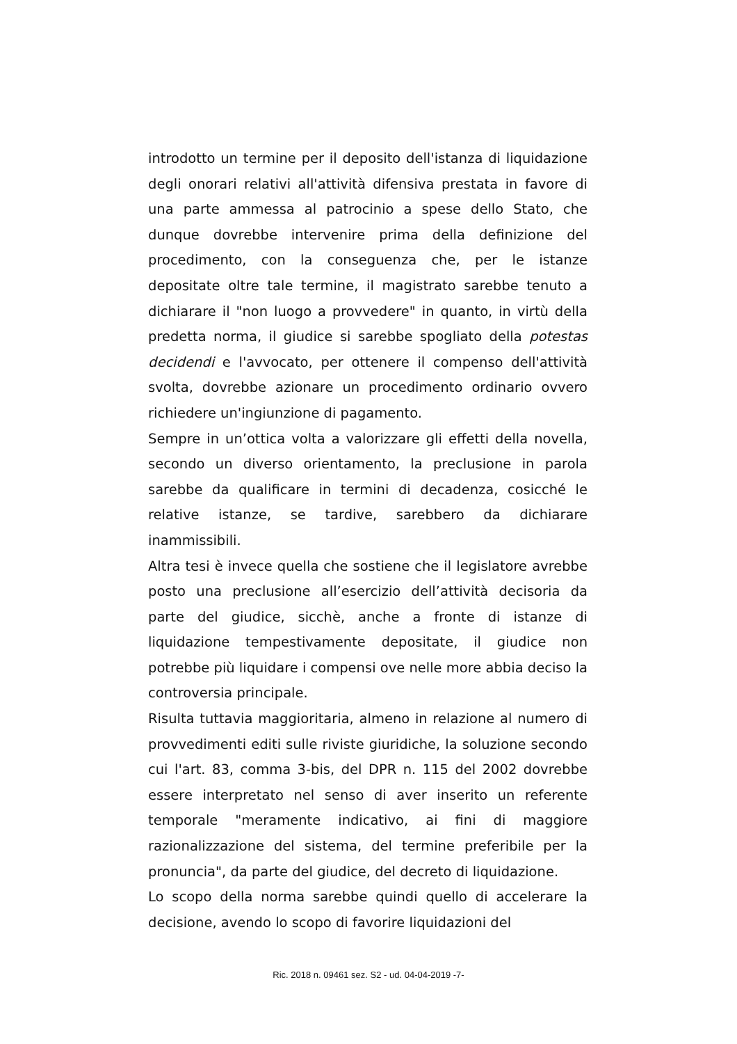introdotto un termine per il deposito dell'istanza di liquidazione degli onorari relativi all'attività difensiva prestata in favore di una parte ammessa al patrocinio a spese dello Stato, che dunque dovrebbe intervenire prima della definizione del procedimento, con la conseguenza che, per le istanze depositate oltre tale termine, il magistrato sarebbe tenuto a dichiarare il "non luogo a provvedere" in quanto, in virtù della predetta norma, il giudice si sarebbe spogliato della potestas decidendi e l'avvocato, per ottenere il compenso dell'attività svolta, dovrebbe azionare un procedimento ordinario ovvero richiedere un'ingiunzione di pagamento.
Sempre in un’ottica volta a valorizzare gli effetti della novella, secondo un diverso orientamento, la preclusione in parola sarebbe da qualificare in termini di decadenza, cosicché le relative istanze, se tardive, sarebbero da dichiarare inammissibili.
Altra tesi è invece quella che sostiene che il legislatore avrebbe posto una preclusione all’esercizio dell’attività decisoria da parte del giudice, sicchè, anche a fronte di istanze di liquidazione tempestivamente depositate, il giudice non potrebbe più liquidare i compensi ove nelle more abbia deciso la controversia principale.
Risulta tuttavia maggioritaria, almeno in relazione al numero di provvedimenti editi sulle riviste giuridiche, la soluzione secondo cui l'art. 83, comma 3-bis, del DPR n. 115 del 2002 dovrebbe essere interpretato nel senso di aver inserito un referente temporale "meramente indicativo, ai fini di maggiore razionalizzazione del sistema, del termine preferibile per la pronuncia", da parte del giudice, del decreto di liquidazione.
Lo scopo della norma sarebbe quindi quello di accelerare la decisione, avendo lo scopo di favorire liquidazioni del
Ric. 2018 n. 09461 sez. S2 - ud. 04-04-2019 -7-